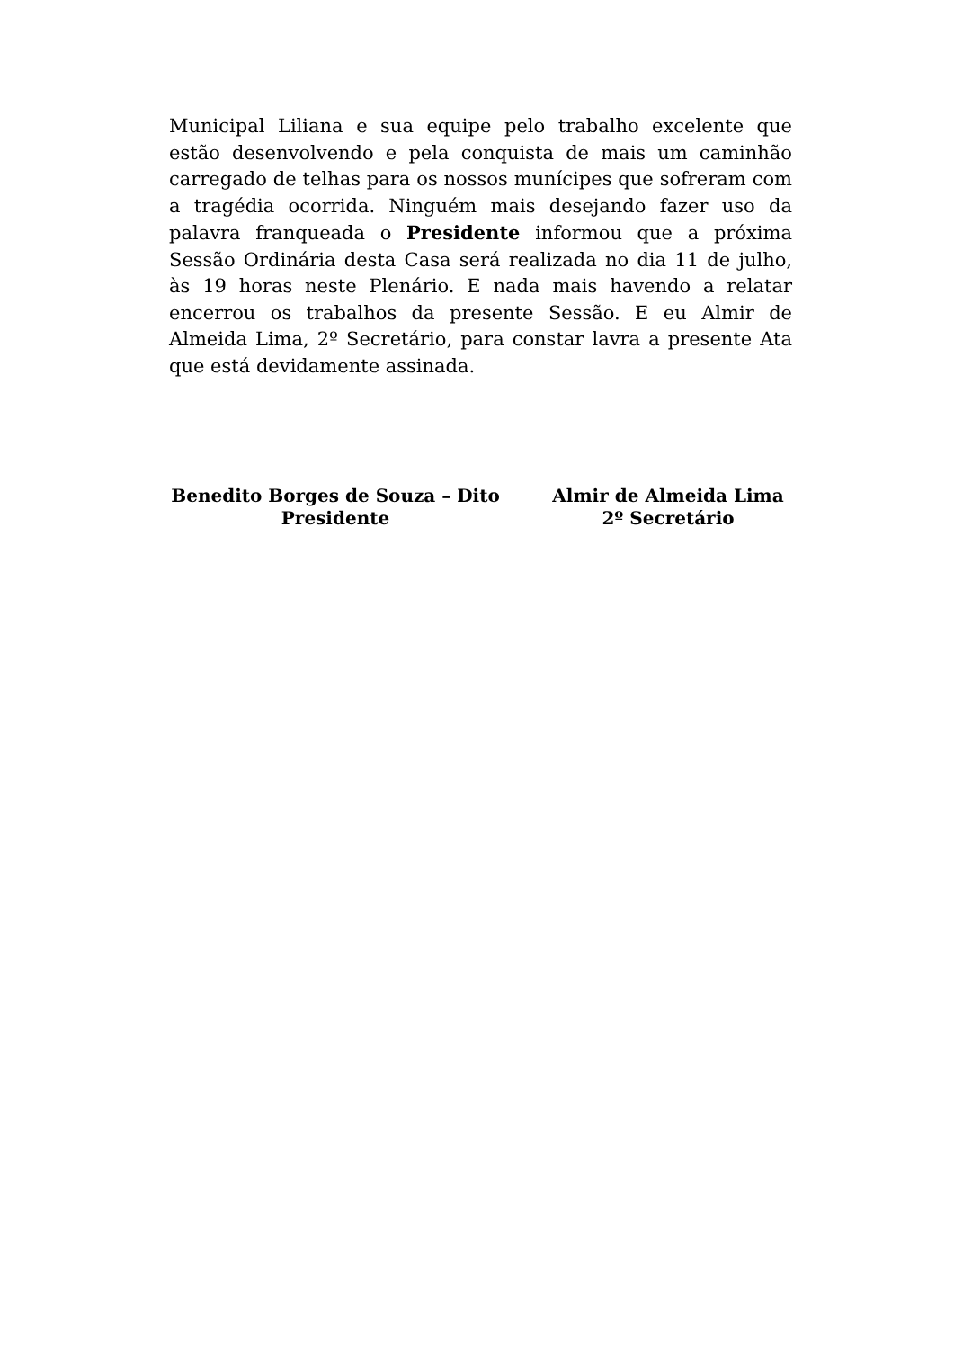Municipal Liliana e sua equipe pelo trabalho excelente que estão desenvolvendo e pela conquista de mais um caminhão carregado de telhas para os nossos munícipes que sofreram com a tragédia ocorrida. Ninguém mais desejando fazer uso da palavra franqueada o Presidente informou que a próxima Sessão Ordinária desta Casa será realizada no dia 11 de julho, às 19 horas neste Plenário. E nada mais havendo a relatar encerrou os trabalhos da presente Sessão. E eu Almir de Almeida Lima, 2º Secretário, para constar lavra a presente Ata que está devidamente assinada.
Benedito Borges de Souza – Dito
Presidente
Almir de Almeida Lima
2º Secretário